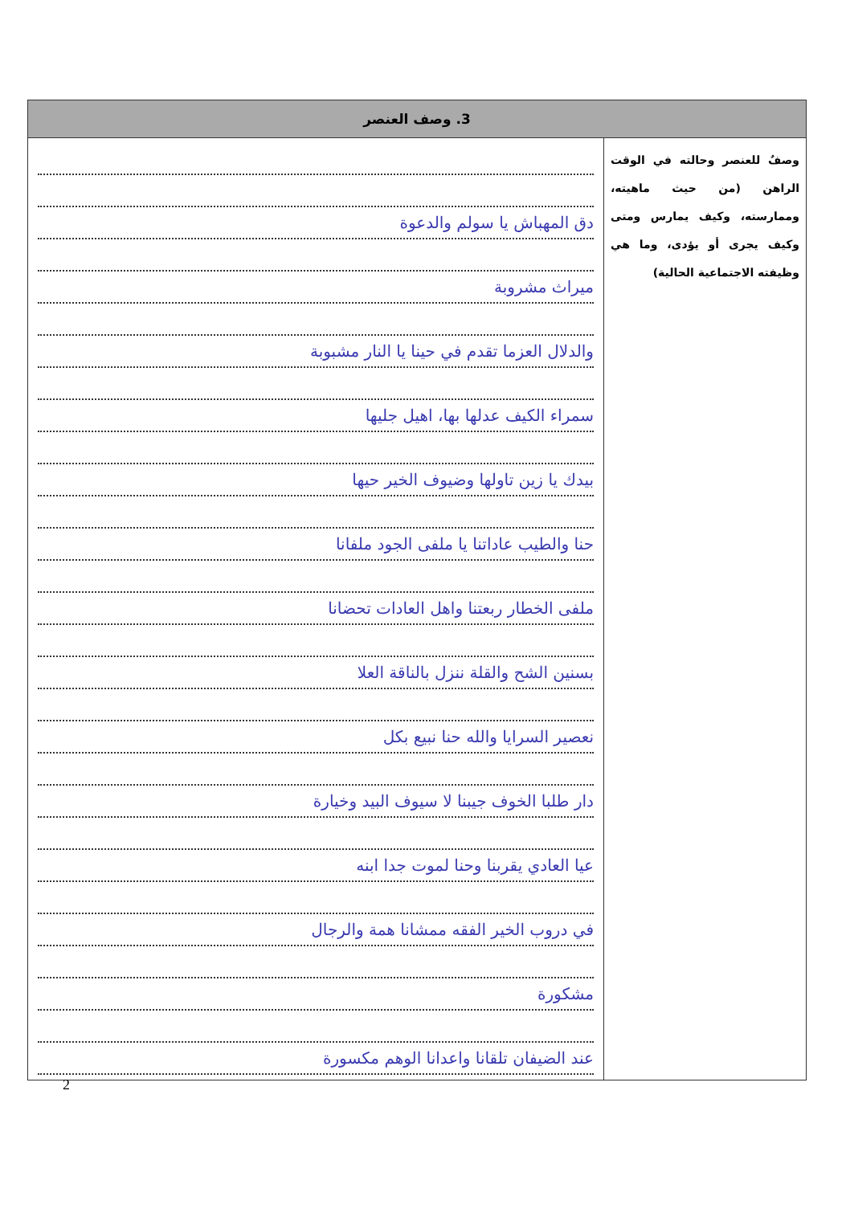| 3. وصف العنصر | |
| --- | --- |
| وصفٌ للعنصر وحالته في الوقت الراهن (من حيث ماهيته، وممارسته، وكيف يمارس ومتى وكيف يجرى أو يؤدى، وما هي وظيفته الاجتماعية الحالية) | دق المهباش يا سولم والدعوة ميراث مشروبة والدلال العزما تقدم في حينا يا النار مشبوبة سمراء الكيف عدلها بها، اهيل جليها بيدك يا زين تاولها وضيوف الخير حيها حنا والطيب عاداتنا يا ملفى الجود ملفانا ملفى الخطار ربعتنا واهل العادات تحضانا بسنين الشح والقلة ننزل بالناقة العلا نعصير السرايا والله حنا نبيع بكل دار طلبا الخوف جيبنا لا سيوف البيد وخيارة عيا العادي يقربنا وحنا لموت جدا ابنه في دروب الخير الفقه ممشانا همة والرجال مشكورة عند الضيفان تلقانا واعدانا الوهم مكسورة |
2